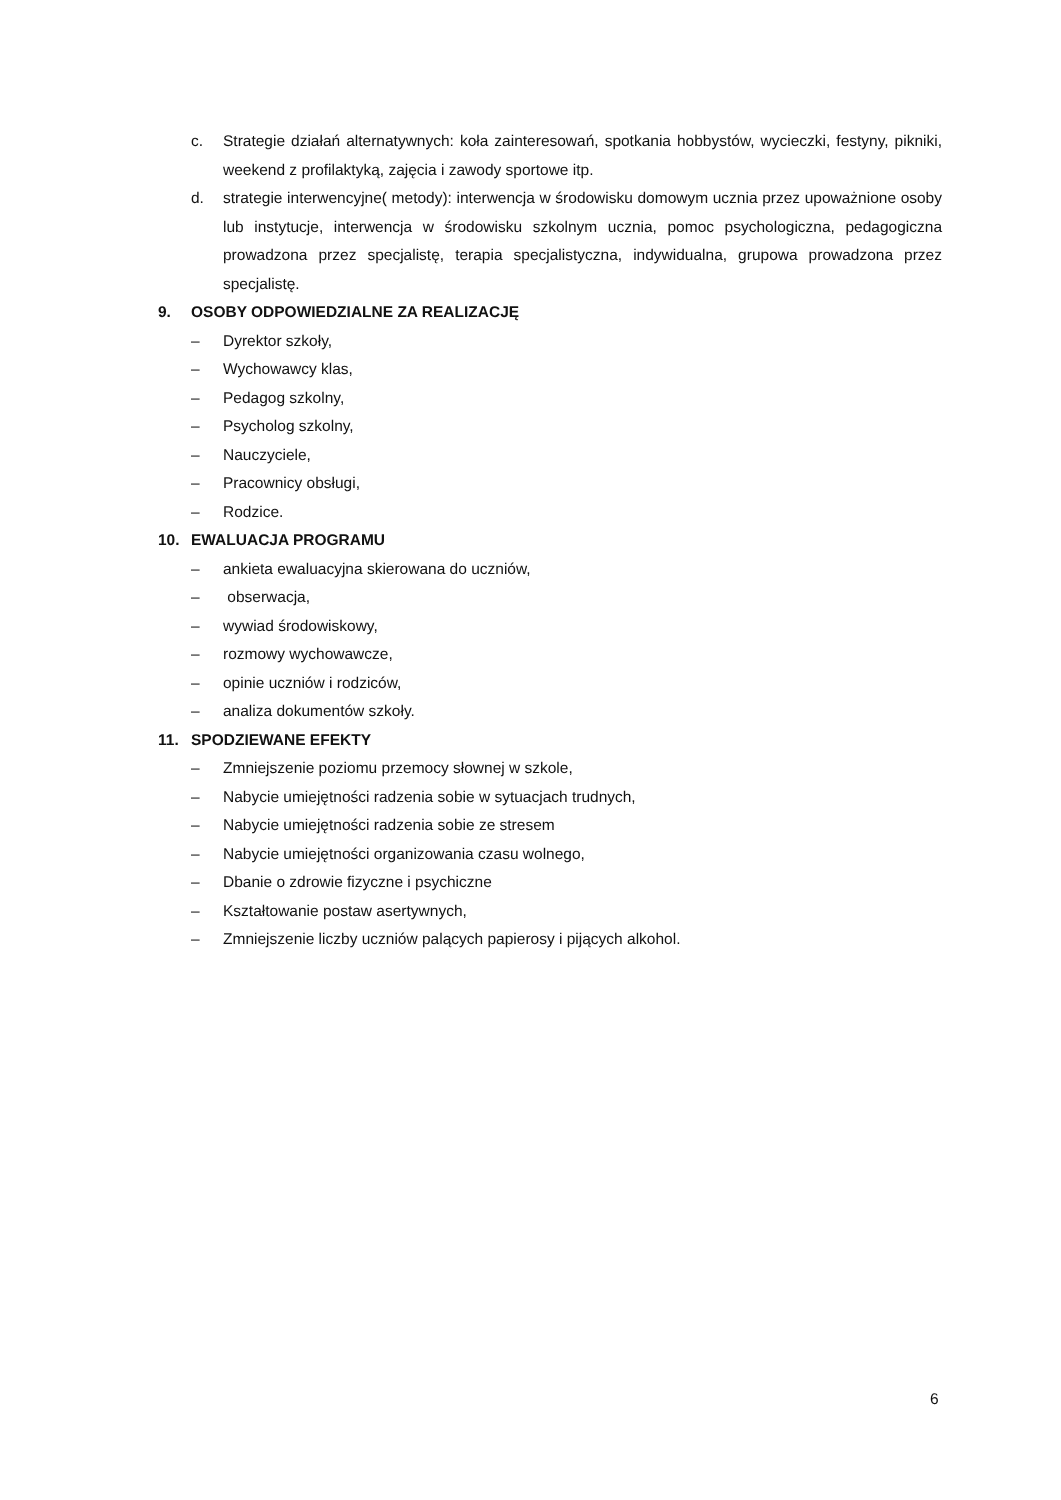c. Strategie działań alternatywnych: koła zainteresowań, spotkania hobbystów, wycieczki, festyny, pikniki, weekend z profilaktyką, zajęcia i zawody sportowe itp.
d. strategie interwencyjne( metody): interwencja w środowisku domowym ucznia przez upoważnione osoby lub instytucje, interwencja w środowisku szkolnym ucznia, pomoc psychologiczna, pedagogiczna prowadzona przez specjalistę, terapia specjalistyczna, indywidualna, grupowa prowadzona przez specjalistę.
9. OSOBY ODPOWIEDZIALNE ZA REALIZACJĘ
– Dyrektor szkoły,
– Wychowawcy klas,
– Pedagog szkolny,
– Psycholog szkolny,
– Nauczyciele,
– Pracownicy obsługi,
– Rodzice.
10. EWALUACJA PROGRAMU
– ankieta ewaluacyjna skierowana do uczniów,
– obserwacja,
– wywiad środowiskowy,
– rozmowy wychowawcze,
– opinie uczniów i rodziców,
– analiza dokumentów szkoły.
11. SPODZIEWANE EFEKTY
– Zmniejszenie poziomu przemocy słownej w szkole,
– Nabycie umiejętności radzenia sobie w sytuacjach trudnych,
– Nabycie umiejętności radzenia sobie ze stresem
– Nabycie umiejętności organizowania czasu wolnego,
– Dbanie o zdrowie fizyczne i psychiczne
– Kształtowanie postaw asertywnych,
– Zmniejszenie liczby uczniów palących papierosy i pijących alkohol.
6